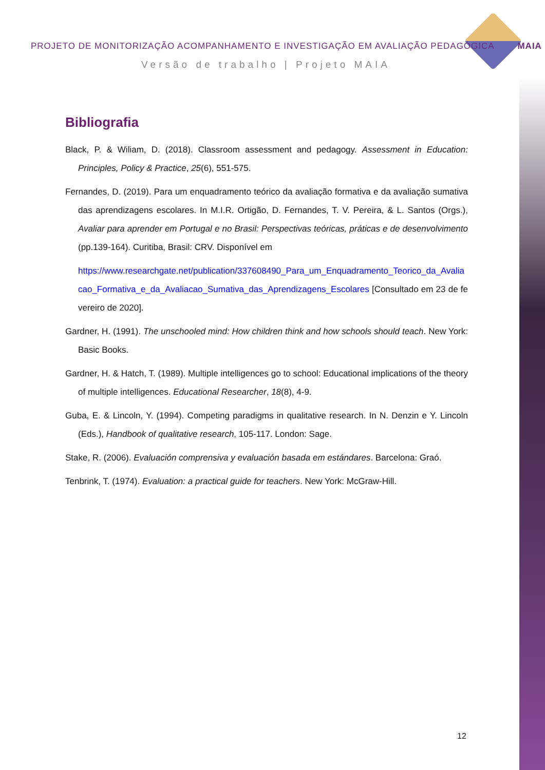PROJETO DE MONITORIZAÇÃO ACOMPANHAMENTO E INVESTIGAÇÃO EM AVALIAÇÃO PEDAGÓGICA MAIA
Versão de trabalho | Projeto MAIA
Bibliografia
Black, P. & Wiliam, D. (2018). Classroom assessment and pedagogy. Assessment in Education: Principles, Policy & Practice, 25(6), 551-575.
Fernandes, D. (2019). Para um enquadramento teórico da avaliação formativa e da avaliação sumativa das aprendizagens escolares. In M.I.R. Ortigão, D. Fernandes, T. V. Pereira, & L. Santos (Orgs.), Avaliar para aprender em Portugal e no Brasil: Perspectivas teóricas, práticas e de desenvolvimento (pp.139-164). Curitiba, Brasil: CRV. Disponível em
https://www.researchgate.net/publication/337608490_Para_um_Enquadramento_Teorico_da_Avaliacao_Formativa_e_da_Avaliacao_Sumativa_das_Aprendizagens_Escolares [Consultado em 23 de fevereiro de 2020].
Gardner, H. (1991). The unschooled mind: How children think and how schools should teach. New York: Basic Books.
Gardner, H. & Hatch, T. (1989). Multiple intelligences go to school: Educational implications of the theory of multiple intelligences. Educational Researcher, 18(8), 4-9.
Guba, E. & Lincoln, Y. (1994). Competing paradigms in qualitative research. In N. Denzin e Y. Lincoln (Eds.), Handbook of qualitative research, 105-117. London: Sage.
Stake, R. (2006). Evaluación comprensiva y evaluación basada em estándares. Barcelona: Graó.
Tenbrink, T. (1974). Evaluation: a practical guide for teachers. New York: McGraw-Hill.
12